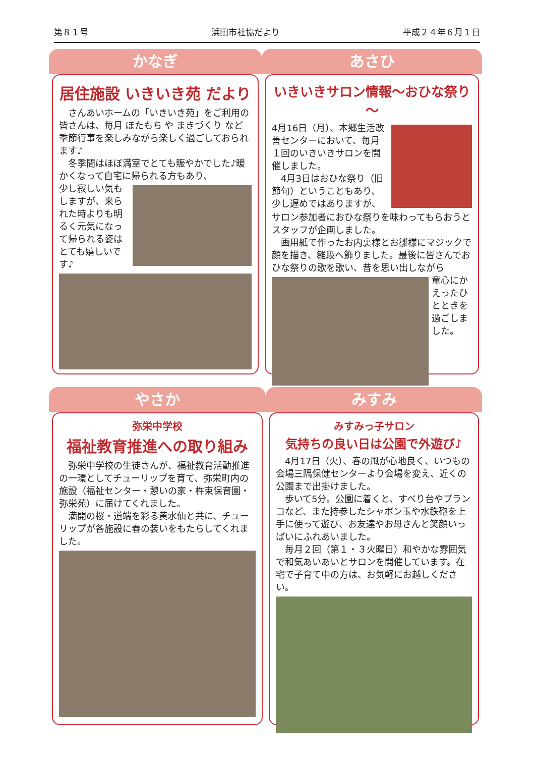第８１号 浜田市社協だより 平成２４年６月１日
かなぎ
居住施設 いきいき苑 だより
　さんあいホームの「いきいき苑」をご利用の皆さんは、毎月 ぼたもち や まきづくり など季節行事を楽しみながら楽しく過ごしておられます♪
　冬季間はほぼ満室でとても賑やかでした♪暖かくなって自宅に帰られる方もあり、
少し寂しい気もしますが、来られた時よりも明るく元気になって帰られる姿はとても嬉しいです♪
あさひ
いきいきサロン情報～おひな祭り～
4月16日（月）、本郷生活改善センターにおいて、毎月１回のいきいきサロンを開催しました。
　4月3日はおひな祭り（旧節句）ということもあり、少し遅めではありますが、
サロン参加者におひな祭りを味わってもらおうとスタッフが企画しました。
　画用紙で作ったお内裏様とお雛様にマジックで顔を描き、雛段へ飾りました。最後に皆さんでおひな祭りの歌を歌い、昔を思い出しながら
童心にかえったひとときを過ごしました。
やさか
弥栄中学校
福祉教育推進への取り組み
　弥栄中学校の生徒さんが、福祉教育活動推進の一環としてチューリップを育て、弥栄町内の施設（福祉センター・憩いの家・杵束保育園・弥栄苑）に届けてくれました。
　満開の桜・道端を彩る黄水仙と共に、チューリップが各施設に春の装いをもたらしてくれました。
みすみ
みすみっ子サロン
気持ちの良い日は公園で外遊び♪
　4月17日（火）、春の風が心地良く、いつもの会場三隅保健センターより会場を変え、近くの公園まで出掛けました。
　歩いて5分。公園に着くと、すべり台やブランコなど、また持参したシャボン玉や水鉄砲を上手に使って遊び、お友達やお母さんと笑顔いっぱいにふれあいました。
　毎月２回（第１・３火曜日）和やかな雰囲気で和気あいあいとサロンを開催しています。在宅で子育て中の方は、お気軽にお越しください。